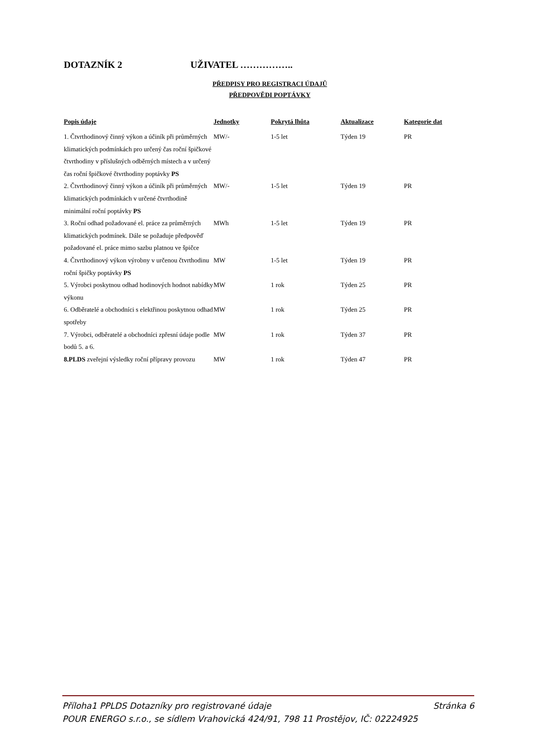DOTAZNÍK 2 UŽIVATEL ……………..
PŘEDPISY PRO REGISTRACI ÚDAJŮ
PŘEDPOVĚDI POPTÁVKY
| Popis údaje | Jednotky | Pokrytá lhůta | Aktualizace | Kategorie dat |
| --- | --- | --- | --- | --- |
| 1. Čtvrthodinový činný výkon a účiník při průměrných klimatických podmínkách pro určený čas roční špičkové čtvrthodiny v příslušných odběrných místech a v určený čas roční špičkové čtvrthodiny poptávky PS | MW/- | 1-5 let | Týden 19 | PR |
| 2. Čtvrthodinový činný výkon a účiník při průměrných klimatických podmínkách v určené čtvrthodině minimální roční poptávky PS | MW/- | 1-5 let | Týden 19 | PR |
| 3. Roční odhad požadované el. práce za průměrných klimatických podmínek. Dále se požaduje předpověď požadované el. práce mimo sazbu platnou ve špičce | MWh | 1-5 let | Týden 19 | PR |
| 4. Čtvrthodinový výkon výrobny v určenou čtvrthodinu roční špičky poptávky PS | MW | 1-5 let | Týden 19 | PR |
| 5. Výrobci poskytnou odhad hodinových hodnot nabídky výkonu | MW | 1 rok | Týden 25 | PR |
| 6. Odběratelé a obchodníci s elektřinou poskytnou odhad spotřeby | MW | 1 rok | Týden 25 | PR |
| 7. Výrobci, odběratelé a obchodníci zpřesní údaje podle bodů 5. a 6. | MW | 1 rok | Týden 37 | PR |
| 8.PLDS zveřejní výsledky roční přípravy provozu | MW | 1 rok | Týden 47 | PR |
Příloha1 PPLDS Dotazníky pro registrované údaje Stránka 6
POUR ENERGO s.r.o., se sídlem Vrahovická 424/91, 798 11 Prostějov, IČ: 02224925